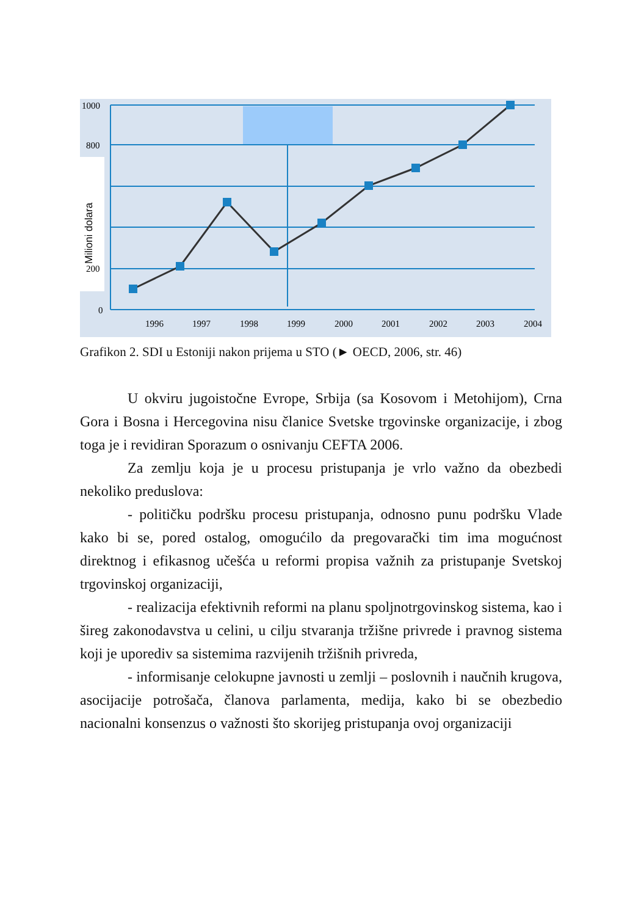1000
800
200
0
Milioni dolara
1996
1997
1998
1999
2000
2001
2002
2003
2004
Grafikon 2. SDI u Estoniji nakon prijema u STO (► OECD, 2006, str. 46)
U okviru jugoistočne Evrope, Srbija (sa Kosovom i Metohijom), Crna Gora i Bosna i Hercegovina nisu članice Svetske trgovinske organizacije, i zbog toga je i revidiran Sporazum o osnivanju CEFTA 2006.
Za zemlju koja je u procesu pristupanja je vrlo važno da obezbedi nekoliko preduslova:
- političku podršku procesu pristupanja, odnosno punu podršku Vlade kako bi se, pored ostalog, omogućilo da pregovarački tim ima mogućnost direktnog i efikasnog učešća u reformi propisa važnih za pristupanje Svetskoj trgovinskoj organizaciji,
- realizacija efektivnih reformi na planu spoljnotrgovinskog sistema, kao i šireg zakonodavstva u celini, u cilju stvaranja tržišne privrede i pravnog sistema koji je uporediv sa sistemima razvijenih tržišnih privreda,
- informisanje celokupne javnosti u zemlji – poslovnih i naučnih krugova, asocijacije potrošača, članova parlamenta, medija, kako bi se obezbedio nacionalni konsenzus o važnosti što skorijeg pristupanja ovoj organizaciji